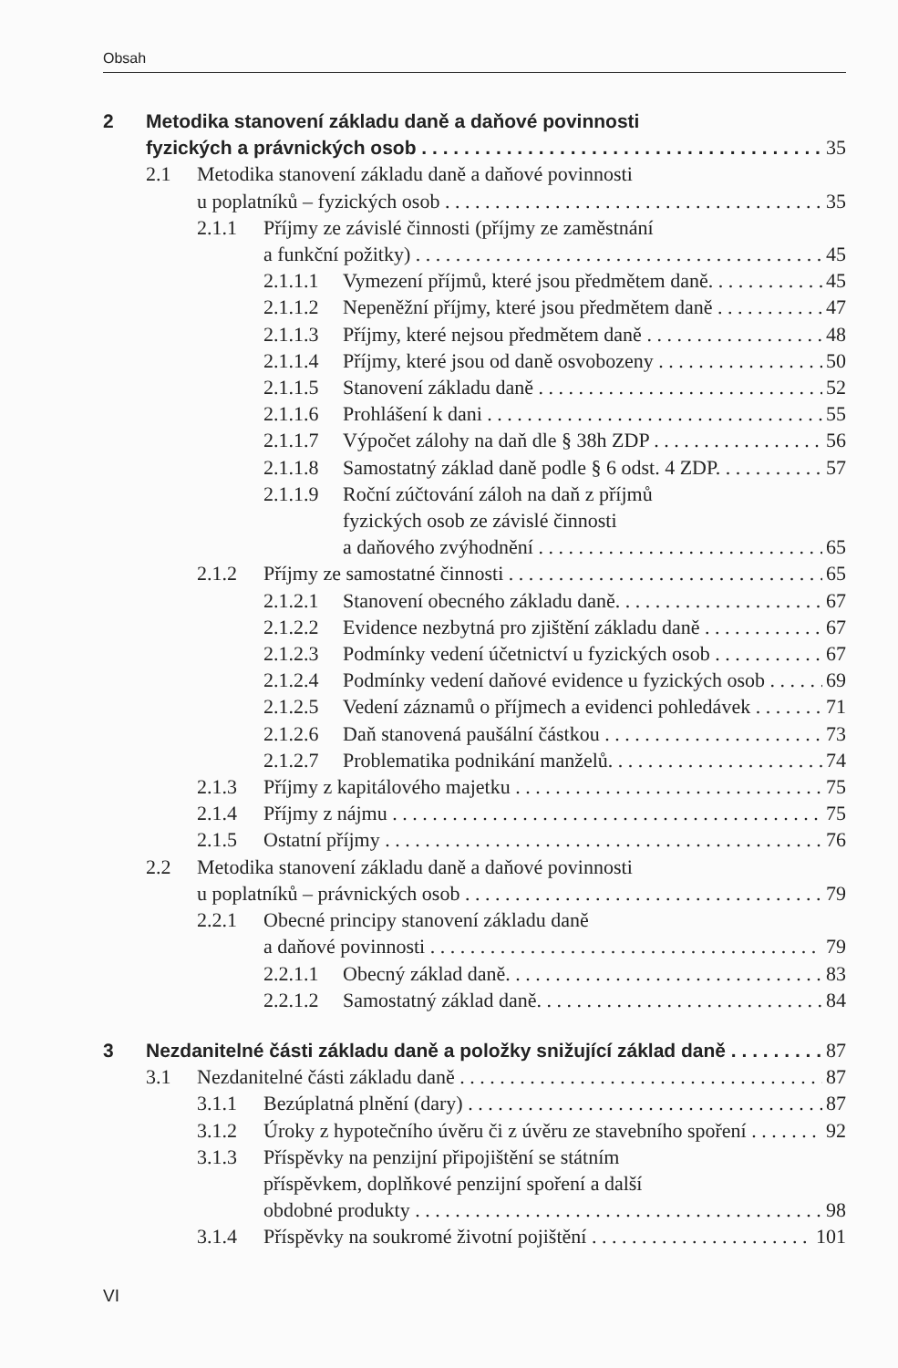Obsah
2 Metodika stanovení základu daně a daňové povinnosti
fyzických a právnických osob 35
2.1 Metodika stanovení základu daně a daňové povinnosti
u poplatníků – fyzických osob 35
2.1.1 Příjmy ze závislé činnosti (příjmy ze zaměstnání
a funkční požitky) 45
2.1.1.1 Vymezení příjmů, které jsou předmětem daně. 45
2.1.1.2 Nepeněžní příjmy, které jsou předmětem daně 47
2.1.1.3 Příjmy, které nejsou předmětem daně 48
2.1.1.4 Příjmy, které jsou od daně osvobozeny 50
2.1.1.5 Stanovení základu daně 52
2.1.1.6 Prohlášení k dani 55
2.1.1.7 Výpočet zálohy na daň dle § 38h ZDP 56
2.1.1.8 Samostatný základ daně podle § 6 odst. 4 ZDP. 57
2.1.1.9 Roční zúčtování záloh na daň z příjmů
fyzických osob ze závislé činnosti
a daňového zvýhodnění 65
2.1.2 Příjmy ze samostatné činnosti 65
2.1.2.1 Stanovení obecného základu daně. 67
2.1.2.2 Evidence nezbytná pro zjištění základu daně 67
2.1.2.3 Podmínky vedení účetnictví u fyzických osob 67
2.1.2.4 Podmínky vedení daňové evidence u fyzických osob 69
2.1.2.5 Vedení záznamů o příjmech a evidenci pohledávek 71
2.1.2.6 Daň stanovená paušální částkou 73
2.1.2.7 Problematika podnikání manželů. 74
2.1.3 Příjmy z kapitálového majetku 75
2.1.4 Příjmy z nájmu 75
2.1.5 Ostatní příjmy 76
2.2 Metodika stanovení základu daně a daňové povinnosti
u poplatníků – právnických osob 79
2.2.1 Obecné principy stanovení základu daně
a daňové povinnosti 79
2.2.1.1 Obecný základ daně. 83
2.2.1.2 Samostatný základ daně. 84
3 Nezdanitelné části základu daně a položky snižující základ daně 87
3.1 Nezdanitelné části základu daně 87
3.1.1 Bezúplatná plnění (dary) 87
3.1.2 Úroky z hypotečního úvěru či z úvěru ze stavebního spoření 92
3.1.3 Příspěvky na penzijní připojištění se státním
příspěvkem, doplňkové penzijní spoření a další
obdobné produkty 98
3.1.4 Příspěvky na soukromé životní pojištění 101
VI